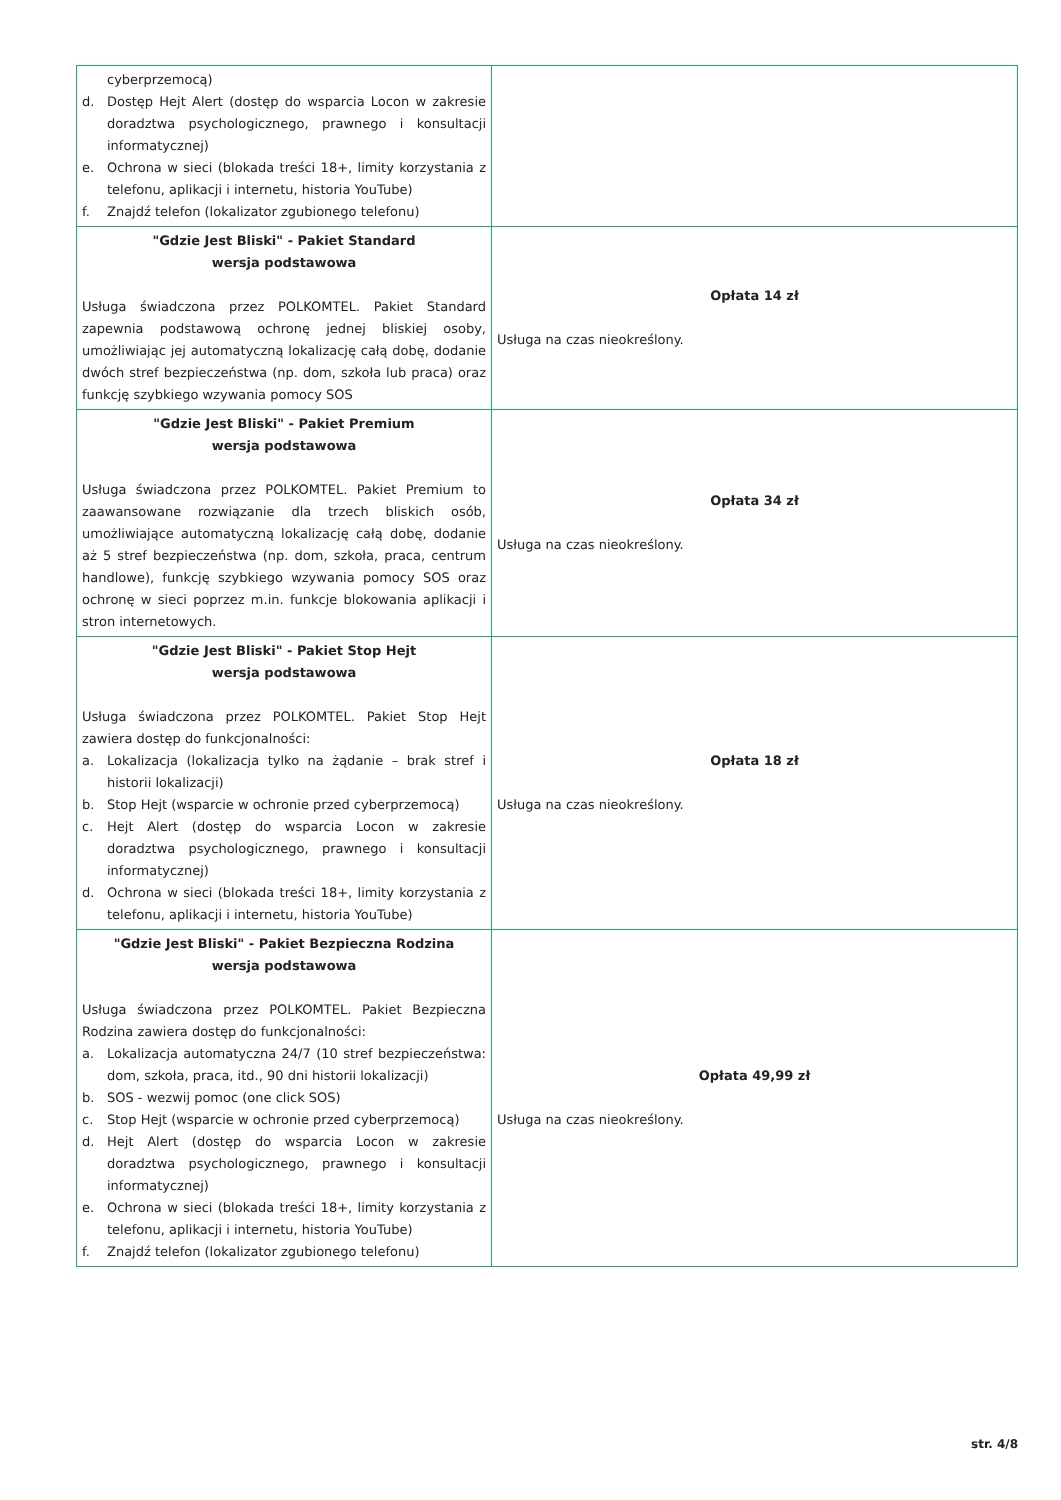| cyberprzemocą) d. Dostęp Hejt Alert (dostęp do wsparcia Locon w zakresie doradztwa psychologicznego, prawnego i konsultacji informatycznej) e. Ochrona w sieci (blokada treści 18+, limity korzystania z telefonu, aplikacji i internetu, historia YouTube) f. Znajdź telefon (lokalizator zgubionego telefonu) | |
| "Gdzie Jest Bliski" - Pakiet Standard wersja podstawowa Usługa świadczona przez POLKOMTEL. Pakiet Standard zapewnia podstawową ochronę jednej bliskiej osoby, umożliwiając jej automatyczną lokalizację całą dobę, dodanie dwóch stref bezpieczeństwa (np. dom, szkoła lub praca) oraz funkcję szybkiego wzywania pomocy SOS | Opłata 14 zł Usługa na czas nieokreślony. |
| "Gdzie Jest Bliski" - Pakiet Premium wersja podstawowa Usługa świadczona przez POLKOMTEL. Pakiet Premium to zaawansowane rozwiązanie dla trzech bliskich osób, umożliwiające automatyczną lokalizację całą dobę, dodanie aż 5 stref bezpieczeństwa (np. dom, szkoła, praca, centrum handlowe), funkcję szybkiego wzywania pomocy SOS oraz ochronę w sieci poprzez m.in. funkcje blokowania aplikacji i stron internetowych. | Opłata 34 zł Usługa na czas nieokreślony. |
| "Gdzie Jest Bliski" - Pakiet Stop Hejt wersja podstawowa Usługa świadczona przez POLKOMTEL. Pakiet Stop Hejt zawiera dostęp do funkcjonalności: a. Lokalizacja (lokalizacja tylko na żądanie – brak stref i historii lokalizacji) b. Stop Hejt (wsparcie w ochronie przed cyberprzemocą) c. Hejt Alert (dostęp do wsparcia Locon w zakresie doradztwa psychologicznego, prawnego i konsultacji informatycznej) d. Ochrona w sieci (blokada treści 18+, limity korzystania z telefonu, aplikacji i internetu, historia YouTube) | Opłata 18 zł Usługa na czas nieokreślony. |
| "Gdzie Jest Bliski" - Pakiet Bezpieczna Rodzina wersja podstawowa Usługa świadczona przez POLKOMTEL. Pakiet Bezpieczna Rodzina zawiera dostęp do funkcjonalności: a. Lokalizacja automatyczna 24/7 (10 stref bezpieczeństwa: dom, szkoła, praca, itd., 90 dni historii lokalizacji) b. SOS - wezwij pomoc (one click SOS) c. Stop Hejt (wsparcie w ochronie przed cyberprzemocą) d. Hejt Alert (dostęp do wsparcia Locon w zakresie doradztwa psychologicznego, prawnego i konsultacji informatycznej) e. Ochrona w sieci (blokada treści 18+, limity korzystania z telefonu, aplikacji i internetu, historia YouTube) f. Znajdź telefon (lokalizator zgubionego telefonu) | Opłata 49,99 zł Usługa na czas nieokreślony. |
str. 4/8